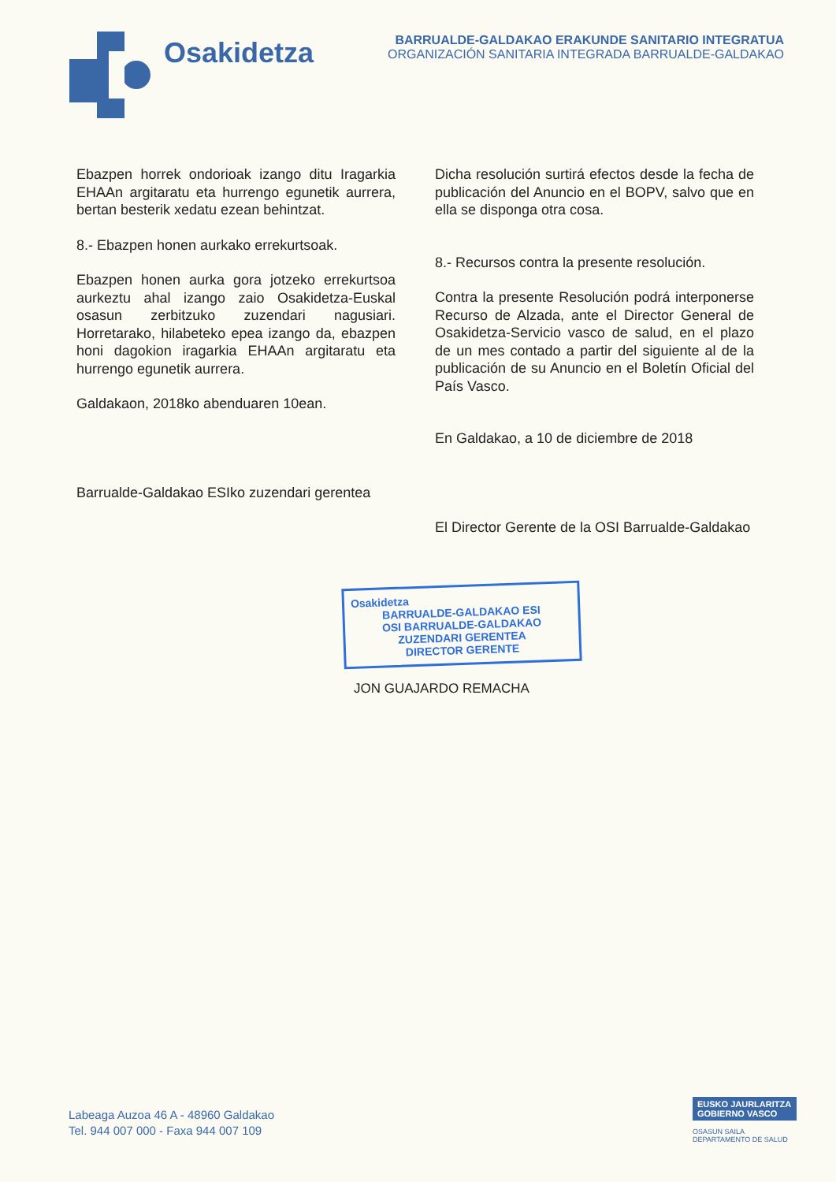Osakidetza
BARRUALDE-GALDAKAO ERAKUNDE SANITARIO INTEGRATUA
ORGANIZACIÓN SANITARIA INTEGRADA BARRUALDE-GALDAKAO
Ebazpen horrek ondorioak izango ditu Iragarkia EHAAn argitaratu eta hurrengo egunetik aurrera, bertan besterik xedatu ezean behintzat.
8.- Ebazpen honen aurkako errekurtsoak.
Ebazpen honen aurka gora jotzeko errekurtsoa aurkeztu ahal izango zaio Osakidetza-Euskal osasun zerbitzuko zuzendari nagusiari. Horretarako, hilabeteko epea izango da, ebazpen honi dagokion iragarkia EHAAn argitaratu eta hurrengo egunetik aurrera.
Galdakaon, 2018ko abenduaren 10ean.
Barrualde-Galdakao ESIko zuzendari gerentea
Dicha resolución surtirá efectos desde la fecha de publicación del Anuncio en el BOPV, salvo que en ella se disponga otra cosa.
8.- Recursos contra la presente resolución.
Contra la presente Resolución podrá interponerse Recurso de Alzada, ante el Director General de Osakidetza-Servicio vasco de salud, en el plazo de un mes contado a partir del siguiente al de la publicación de su Anuncio en el Boletín Oficial del País Vasco.
En Galdakao, a 10 de diciembre de 2018
El Director Gerente de la OSI Barrualde-Galdakao
Osakidetza
BARRUALDE-GALDAKAO ESI
OSI BARRUALDE-GALDAKAO
ZUZENDARI GERENTEA
DIRECTOR GERENTE
JON GUAJARDO REMACHA
Labeaga Auzoa 46 A - 48960 Galdakao
Tel. 944 007 000 - Faxa 944 007 109
EUSKO JAURLARITZA
GOBIERNO VASCO
OSASUN SAILA
DEPARTAMENTO DE SALUD